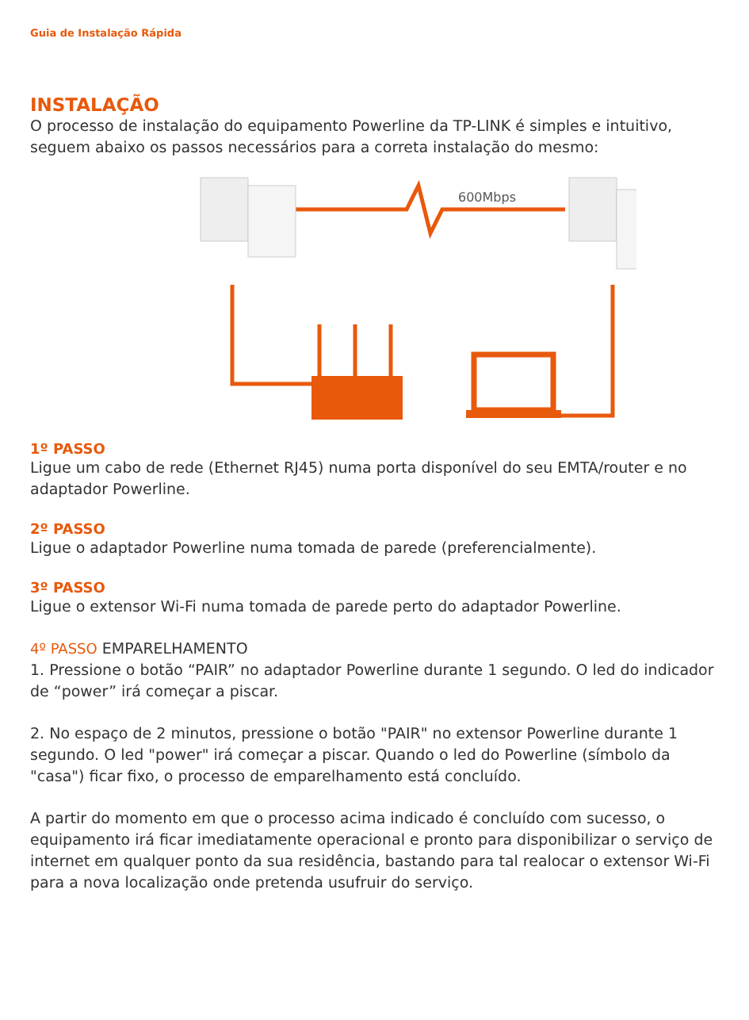Guia de Instalação Rápida
INSTALAÇÃO
O processo de instalação do equipamento Powerline da TP-LINK é simples e intuitivo, seguem abaixo os passos necessários para a correta instalação do mesmo:
600Mbps
1º PASSO
Ligue um cabo de rede (Ethernet RJ45) numa porta disponível do seu EMTA/router e no adaptador Powerline.
2º PASSO
Ligue o adaptador Powerline numa tomada de parede (preferencialmente).
3º PASSO
Ligue o extensor Wi-Fi numa tomada de parede perto do adaptador Powerline.
4º PASSO EMPARELHAMENTO
1. Pressione o botão “PAIR” no adaptador Powerline durante 1 segundo. O led do indicador de “power” irá começar a piscar.
2. No espaço de 2 minutos, pressione o botão "PAIR" no extensor Powerline durante 1 segundo. O led "power" irá começar a piscar. Quando o led do Powerline (símbolo da "casa") ficar fixo, o processo de emparelhamento está concluído.
A partir do momento em que o processo acima indicado é concluído com sucesso, o equipamento irá ficar imediatamente operacional e pronto para disponibilizar o serviço de internet em qualquer ponto da sua residência, bastando para tal realocar o extensor Wi-Fi para a nova localização onde pretenda usufruir do serviço.